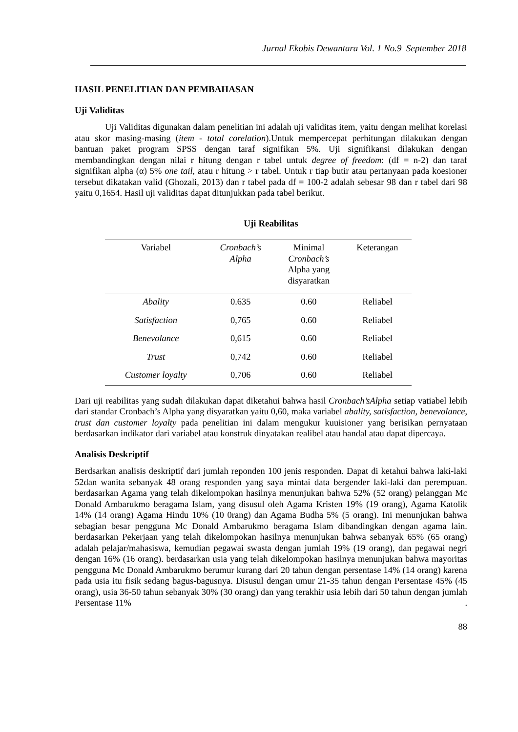Jurnal Ekobis Dewantara Vol. 1 No.9 September 2018
HASIL PENELITIAN DAN PEMBAHASAN
Uji Validitas
Uji Validitas digunakan dalam penelitian ini adalah uji validitas item, yaitu dengan melihat korelasi atau skor masing-masing (item - total corelation).Untuk mempercepat perhitungan dilakukan dengan bantuan paket program SPSS dengan taraf signifikan 5%. Uji signifikansi dilakukan dengan membandingkan dengan nilai r hitung dengan r tabel untuk degree of freedom: (df = n-2) dan taraf signifikan alpha (α) 5% one tail, atau r hitung > r tabel. Untuk r tiap butir atau pertanyaan pada koesioner tersebut dikatakan valid (Ghozali, 2013) dan r tabel pada df = 100-2 adalah sebesar 98 dan r tabel dari 98 yaitu 0,1654. Hasil uji validitas dapat ditunjukkan pada tabel berikut.
Uji Reabilitas
| Variabel | Cronbach’s Alpha | Minimal Cronbach’s Alpha yang disyaratkan | Keterangan |
| --- | --- | --- | --- |
| Abality | 0.635 | 0.60 | Reliabel |
| Satisfaction | 0,765 | 0.60 | Reliabel |
| Benevolance | 0,615 | 0.60 | Reliabel |
| Trust | 0,742 | 0.60 | Reliabel |
| Customer loyalty | 0,706 | 0.60 | Reliabel |
Dari uji reabilitas yang sudah dilakukan dapat diketahui bahwa hasil Cronbach’sAlpha setiap vatiabel lebih dari standar Cronbach’s Alpha yang disyaratkan yaitu 0,60, maka variabel abality, satisfaction, benevolance, trust dan customer loyalty pada penelitian ini dalam mengukur kuuisioner yang berisikan pernyataan berdasarkan indikator dari variabel atau konstruk dinyatakan realibel atau handal atau dapat dipercaya.
Analisis Deskriptif
Berdsarkan analisis deskriptif dari jumlah reponden 100 jenis responden. Dapat di ketahui bahwa laki-laki 52dan wanita sebanyak 48 orang responden yang saya mintai data bergender laki-laki dan perempuan. berdasarkan Agama yang telah dikelompokan hasilnya menunjukan bahwa 52% (52 orang) pelanggan Mc Donald Ambarukmo beragama Islam, yang disusul oleh Agama Kristen 19% (19 orang), Agama Katolik 14% (14 orang) Agama Hindu 10% (10 0rang) dan Agama Budha 5% (5 orang). Ini menunjukan bahwa sebagian besar pengguna Mc Donald Ambarukmo beragama Islam dibandingkan dengan agama lain. berdasarkan Pekerjaan yang telah dikelompokan hasilnya menunjukan bahwa sebanyak 65% (65 orang) adalah pelajar/mahasiswa, kemudian pegawai swasta dengan jumlah 19% (19 orang), dan pegawai negri dengan 16% (16 orang). berdasarkan usia yang telah dikelompokan hasilnya menunjukan bahwa mayoritas pengguna Mc Donald Ambarukmo berumur kurang dari 20 tahun dengan persentase 14% (14 orang) karena pada usia itu fisik sedang bagus-bagusnya. Disusul dengan umur 21-35 tahun dengan Persentase 45% (45 orang), usia 36-50 tahun sebanyak 30% (30 orang) dan yang terakhir usia lebih dari 50 tahun dengan jumlah Persentase 11% .
88